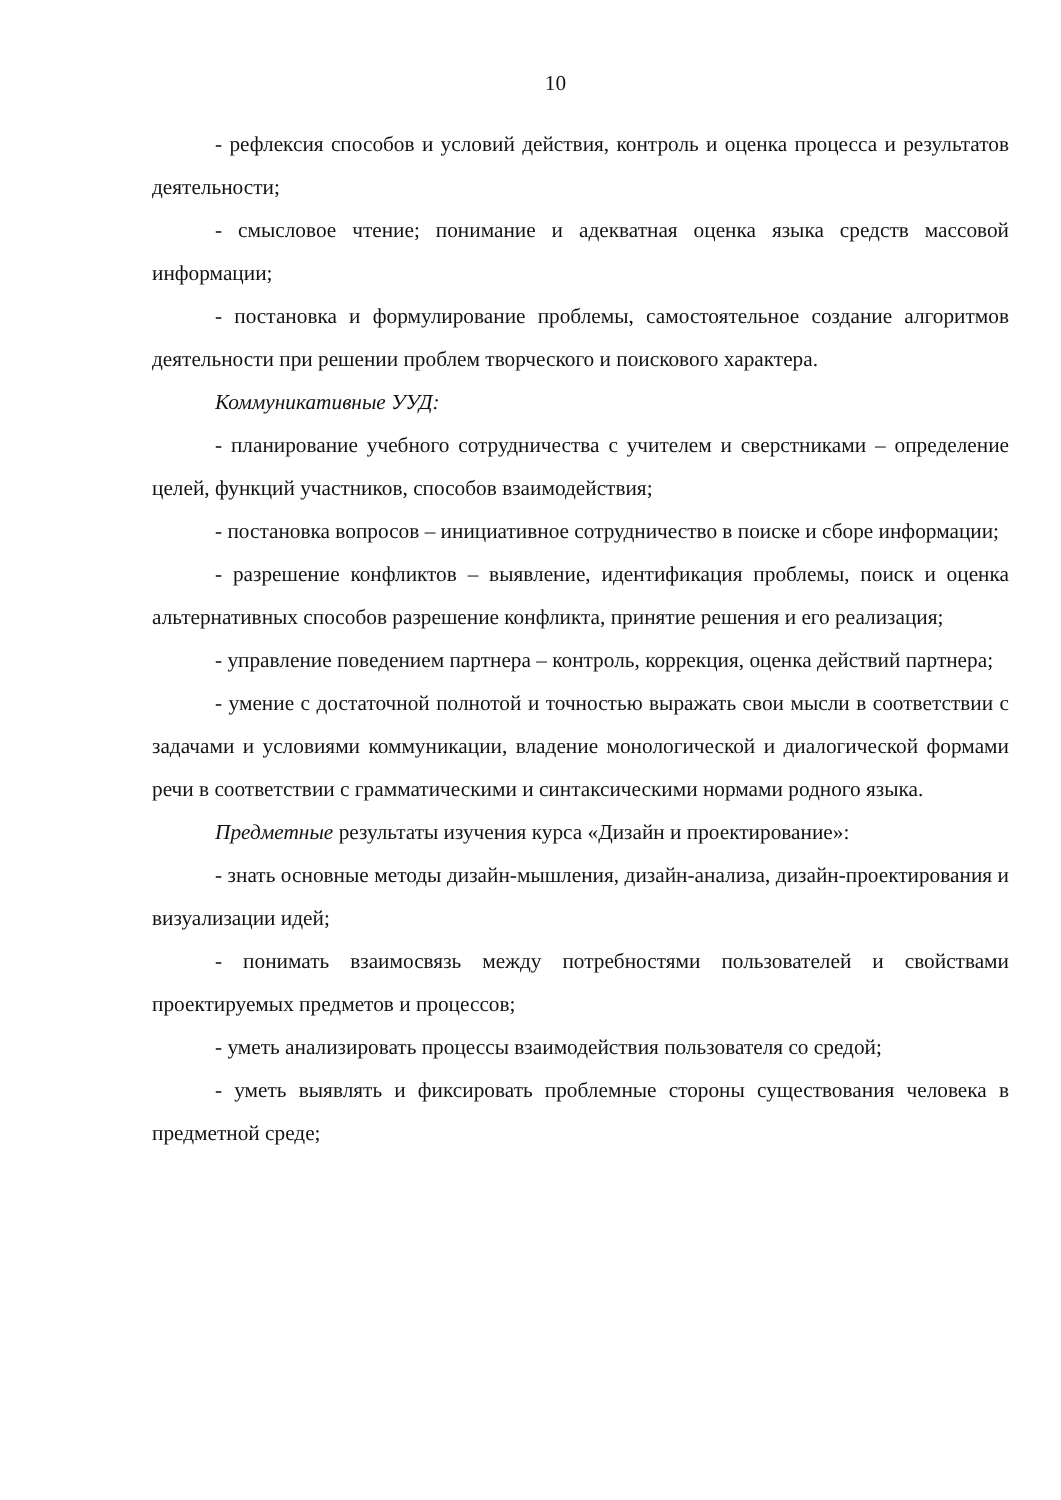10
- рефлексия способов и условий действия, контроль и оценка процесса и результатов деятельности;
- смысловое чтение; понимание и адекватная оценка языка средств массовой информации;
- постановка и формулирование проблемы, самостоятельное создание алгоритмов деятельности при решении проблем творческого и поискового характера.
Коммуникативные УУД:
- планирование учебного сотрудничества с учителем и сверстниками – определение целей, функций участников, способов взаимодействия;
- постановка вопросов – инициативное сотрудничество в поиске и сборе информации;
- разрешение конфликтов – выявление, идентификация проблемы, поиск и оценка альтернативных способов разрешение конфликта, принятие решения и его реализация;
- управление поведением партнера – контроль, коррекция, оценка действий партнера;
- умение с достаточной полнотой и точностью выражать свои мысли в соответствии с задачами и условиями коммуникации, владение монологической и диалогической формами речи в соответствии с грамматическими и синтаксическими нормами родного языка.
Предметные результаты изучения курса «Дизайн и проектирование»:
- знать основные методы дизайн-мышления, дизайн-анализа, дизайн-проектирования и визуализации идей;
- понимать взаимосвязь между потребностями пользователей и свойствами проектируемых предметов и процессов;
- уметь анализировать процессы взаимодействия пользователя со средой;
- уметь выявлять и фиксировать проблемные стороны существования человека в предметной среде;